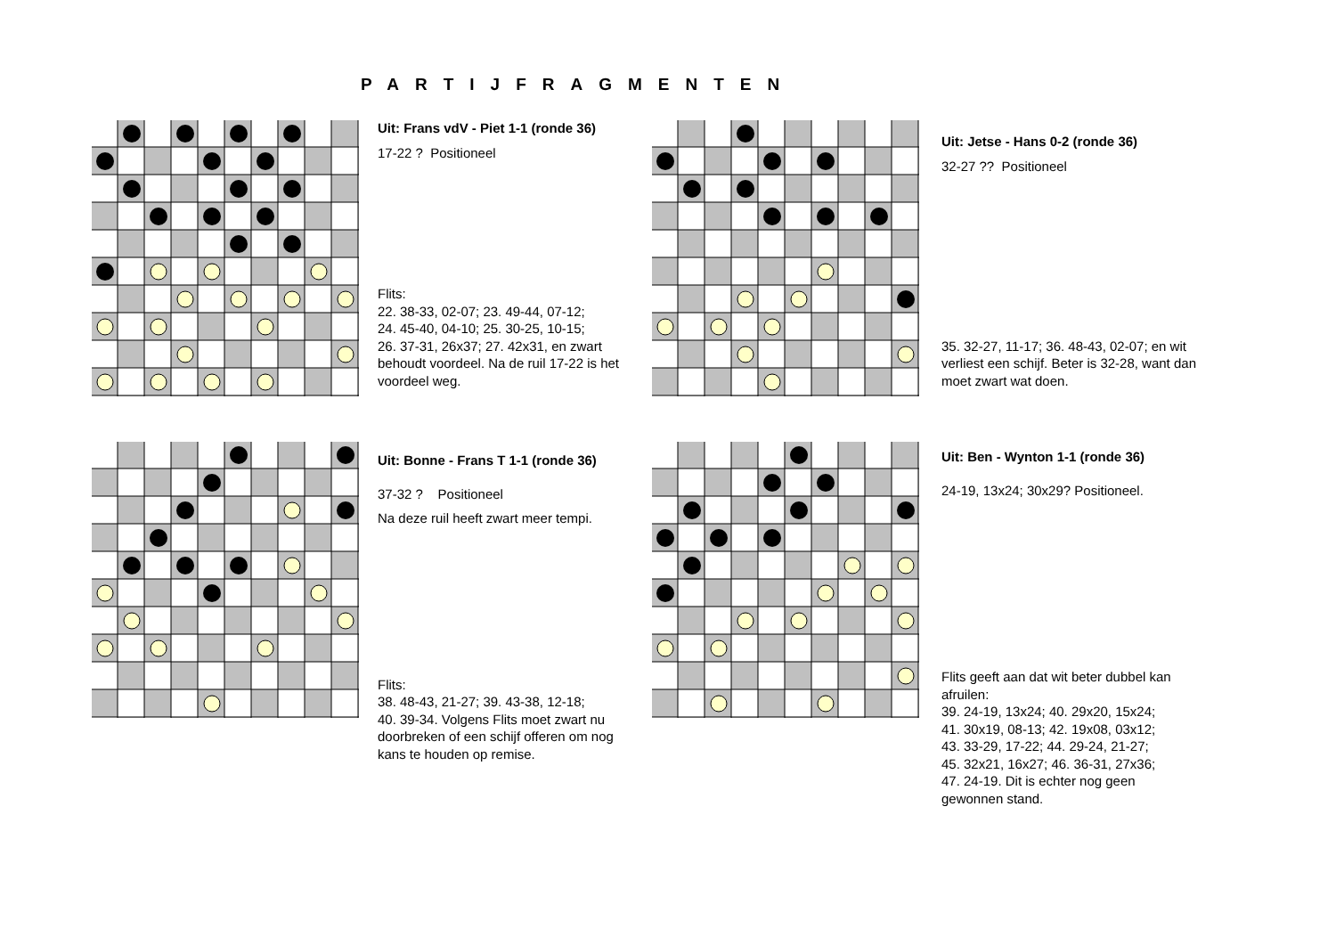PARTIJFRAGMENTEN
Uit: Frans vdV - Piet 1-1 (ronde 36)
17-22 ? Positioneel
Flits:
22. 38-33, 02-07; 23. 49-44, 07-12;
24. 45-40, 04-10; 25. 30-25, 10-15;
26. 37-31, 26x37; 27. 42x31, en zwart behoudt voordeel. Na de ruil 17-22 is het voordeel weg.
Uit: Jetse - Hans 0-2 (ronde 36)
32-27 ?? Positioneel
35. 32-27, 11-17; 36. 48-43, 02-07; en wit verliest een schijf. Beter is 32-28, want dan moet zwart wat doen.
Uit: Bonne - Frans T 1-1 (ronde 36)
37-32 ? Positioneel
Na deze ruil heeft zwart meer tempi.
Flits:
38. 48-43, 21-27; 39. 43-38, 12-18;
40. 39-34. Volgens Flits moet zwart nu doorbreken of een schijf offeren om nog kans te houden op remise.
Uit: Ben - Wynton 1-1 (ronde 36)
24-19, 13x24; 30x29? Positioneel.
Flits geeft aan dat wit beter dubbel kan afruilen:
39. 24-19, 13x24; 40. 29x20, 15x24;
41. 30x19, 08-13; 42. 19x08, 03x12;
43. 33-29, 17-22; 44. 29-24, 21-27;
45. 32x21, 16x27; 46. 36-31, 27x36;
47. 24-19. Dit is echter nog geen gewonnen stand.